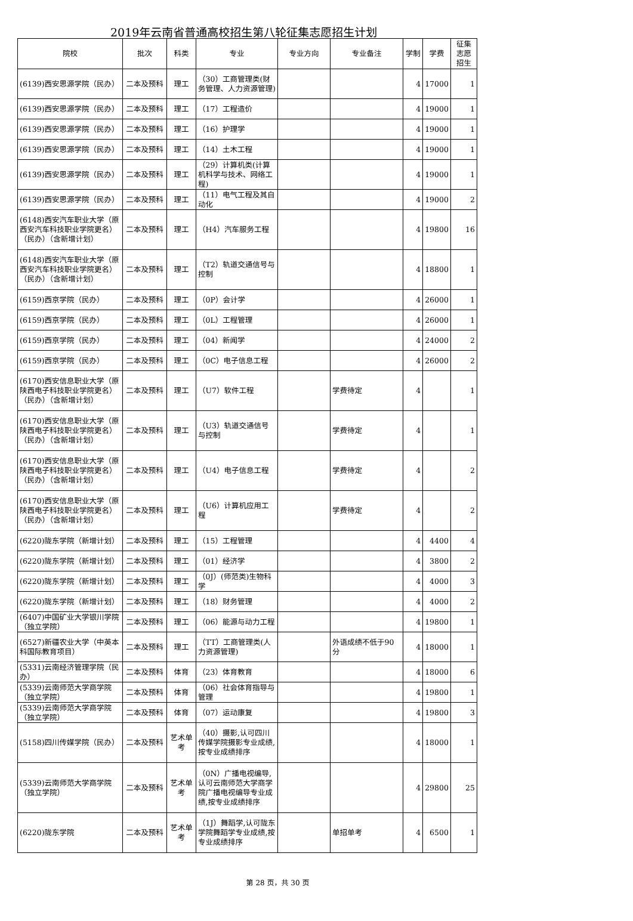2019年云南省普通高校招生第八轮征集志愿招生计划
| 院校 | 批次 | 科类 | 专业 | 专业方向 | 专业备注 | 学制 | 学费 | 征集志愿招生 |
| --- | --- | --- | --- | --- | --- | --- | --- | --- |
| (6139)西安思源学院（民办） | 二本及预科 | 理工 | （30）工商管理类(财务管理、人力资源管理) | | | 4 | 17000 | 1 |
| (6139)西安思源学院（民办） | 二本及预科 | 理工 | （17）工程造价 | | | 4 | 19000 | 1 |
| (6139)西安思源学院（民办） | 二本及预科 | 理工 | （16）护理学 | | | 4 | 19000 | 1 |
| (6139)西安思源学院（民办） | 二本及预科 | 理工 | （14）土木工程 | | | 4 | 19000 | 1 |
| (6139)西安思源学院（民办） | 二本及预科 | 理工 | （29）计算机类(计算机科学与技术、网络工程) | | | 4 | 19000 | 1 |
| (6139)西安思源学院（民办） | 二本及预科 | 理工 | （11）电气工程及其自动化 | | | 4 | 19000 | 2 |
| (6148)西安汽车职业大学（原西安汽车科技职业学院更名）（民办）（含新增计划） | 二本及预科 | 理工 | （H4）汽车服务工程 | | | 4 | 19800 | 16 |
| (6148)西安汽车职业大学（原西安汽车科技职业学院更名）（民办）（含新增计划） | 二本及预科 | 理工 | （T2）轨道交通信号与控制 | | | 4 | 18800 | 1 |
| (6159)西京学院（民办） | 二本及预科 | 理工 | （0P）会计学 | | | 4 | 26000 | 1 |
| (6159)西京学院（民办） | 二本及预科 | 理工 | （0L）工程管理 | | | 4 | 26000 | 1 |
| (6159)西京学院（民办） | 二本及预科 | 理工 | （04）新闻学 | | | 4 | 24000 | 2 |
| (6159)西京学院（民办） | 二本及预科 | 理工 | （0C）电子信息工程 | | | 4 | 26000 | 2 |
| (6170)西安信息职业大学（原陕西电子科技职业学院更名）（民办）（含新增计划） | 二本及预科 | 理工 | （U7）软件工程 | | 学费待定 | 4 | | 1 |
| (6170)西安信息职业大学（原陕西电子科技职业学院更名）（民办）（含新增计划） | 二本及预科 | 理工 | （U3）轨道交通信号与控制 | | 学费待定 | 4 | | 1 |
| (6170)西安信息职业大学（原陕西电子科技职业学院更名）（民办）（含新增计划） | 二本及预科 | 理工 | （U4）电子信息工程 | | 学费待定 | 4 | | 2 |
| (6170)西安信息职业大学（原陕西电子科技职业学院更名）（民办）（含新增计划） | 二本及预科 | 理工 | （U6）计算机应用工程 | | 学费待定 | 4 | | 2 |
| (6220)陇东学院（新增计划） | 二本及预科 | 理工 | （15）工程管理 | | | 4 | 4400 | 4 |
| (6220)陇东学院（新增计划） | 二本及预科 | 理工 | （01）经济学 | | | 4 | 3800 | 2 |
| (6220)陇东学院（新增计划） | 二本及预科 | 理工 | （0J）(师范类)生物科学 | | | 4 | 4000 | 3 |
| (6220)陇东学院（新增计划） | 二本及预科 | 理工 | （18）财务管理 | | | 4 | 4000 | 2 |
| (6407)中国矿业大学银川学院（独立学院） | 二本及预科 | 理工 | （06）能源与动力工程 | | | 4 | 19800 | 1 |
| (6527)新疆农业大学（中英本科国际教育项目） | 二本及预科 | 理工 | （TT）工商管理类(人力资源管理) | | 外语成绩不低于90分 | 4 | 18000 | 1 |
| (5331)云南经济管理学院（民办） | 二本及预科 | 体育 | （23）体育教育 | | | 4 | 18000 | 6 |
| (5339)云南师范大学商学院（独立学院） | 二本及预科 | 体育 | （06）社会体育指导与管理 | | | 4 | 19800 | 1 |
| (5339)云南师范大学商学院（独立学院） | 二本及预科 | 体育 | （07）运动康复 | | | 4 | 19800 | 3 |
| (5158)四川传媒学院（民办） | 二本及预科 | 艺术单考 | （40）摄影,认可四川传媒学院摄影专业成绩,按专业成绩排序 | | | 4 | 18000 | 1 |
| (5339)云南师范大学商学院（独立学院） | 二本及预科 | 艺术单考 | （0N）广播电视编导,认可云南师范大学商学院广播电视编导专业成绩,按专业成绩排序 | | | 4 | 29800 | 25 |
| (6220)陇东学院 | 二本及预科 | 艺术单考 | （1J）舞蹈学,认可陇东学院舞蹈学专业成绩,按专业成绩排序 | | 单招单考 | 4 | 6500 | 1 |
第 28 页，共 30 页